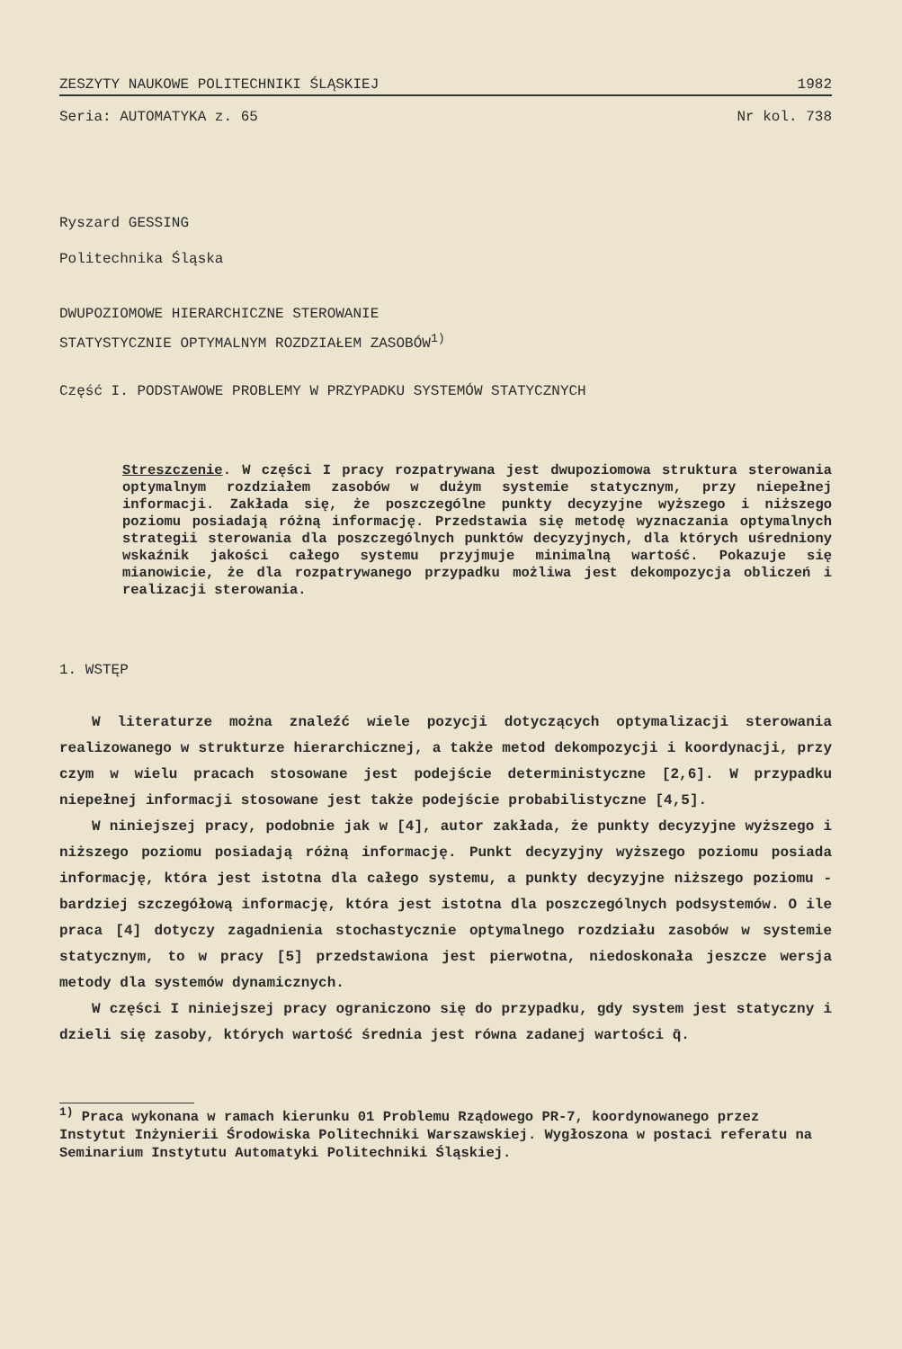ZESZYTY NAUKOWE POLITECHNIKI ŚLĄSKIEJ 1982
Seria: AUTOMATYKA z. 65 Nr kol. 738
Ryszard GESSING
Politechnika Śląska
DWUPOZIOMOWE HIERARCHICZNE STEROWANIE
STATYSTYCZNIE OPTYMALNYM ROZDZIAŁEM ZASOBÓW<sup>1)</sup>
Część I. PODSTAWOWE PROBLEMY W PRZYPADKU SYSTEMÓW STATYCZNYCH
Streszczenie. W części I pracy rozpatrywana jest dwupoziomowa struktura sterowania optymalnym rozdziałem zasobów w dużym systemie statycznym, przy niepełnej informacji. Zakłada się, że poszczególne punkty decyzyjne wyższego i niższego poziomu posiadają różną informację. Przedstawia się metodę wyznaczania optymalnych strategii sterowania dla poszczególnych punktów decyzyjnych, dla których uśredniony wskaźnik jakości całego systemu przyjmuje minimalną wartość. Pokazuje się mianowicie, że dla rozpatrywanego przypadku możliwa jest dekompozycja obliczeń i realizacji sterowania.
1. WSTĘP
W literaturze można znaleźć wiele pozycji dotyczących optymalizacji sterowania realizowanego w strukturze hierarchicznej, a także metod dekompozycji i koordynacji, przy czym w wielu pracach stosowane jest podejście deterministyczne [2,6]. W przypadku niepełnej informacji stosowane jest także podejście probabilistyczne [4,5].
W niniejszej pracy, podobnie jak w [4], autor zakłada, że punkty decyzyjne wyższego i niższego poziomu posiadają różną informację. Punkt decyzyjny wyższego poziomu posiada informację, która jest istotna dla całego systemu, a punkty decyzyjne niższego poziomu - bardziej szczegółową informację, która jest istotna dla poszczególnych podsystemów. O ile praca [4] dotyczy zagadnienia stochastycznie optymalnego rozdziału zasobów w systemie statycznym, to w pracy [5] przedstawiona jest pierwotna, niedoskonała jeszcze wersja metody dla systemów dynamicznych.
W części I niniejszej pracy ograniczono się do przypadku, gdy system jest statyczny i dzieli się zasoby, których wartość średnia jest równa zadanej wartości q̄.
<sup>1)</sup> Praca wykonana w ramach kierunku 01 Problemu Rządowego PR-7, koordynowanego przez Instytut Inżynierii Środowiska Politechniki Warszawskiej. Wygłoszona w postaci referatu na Seminarium Instytutu Automatyki Politechniki Śląskiej.